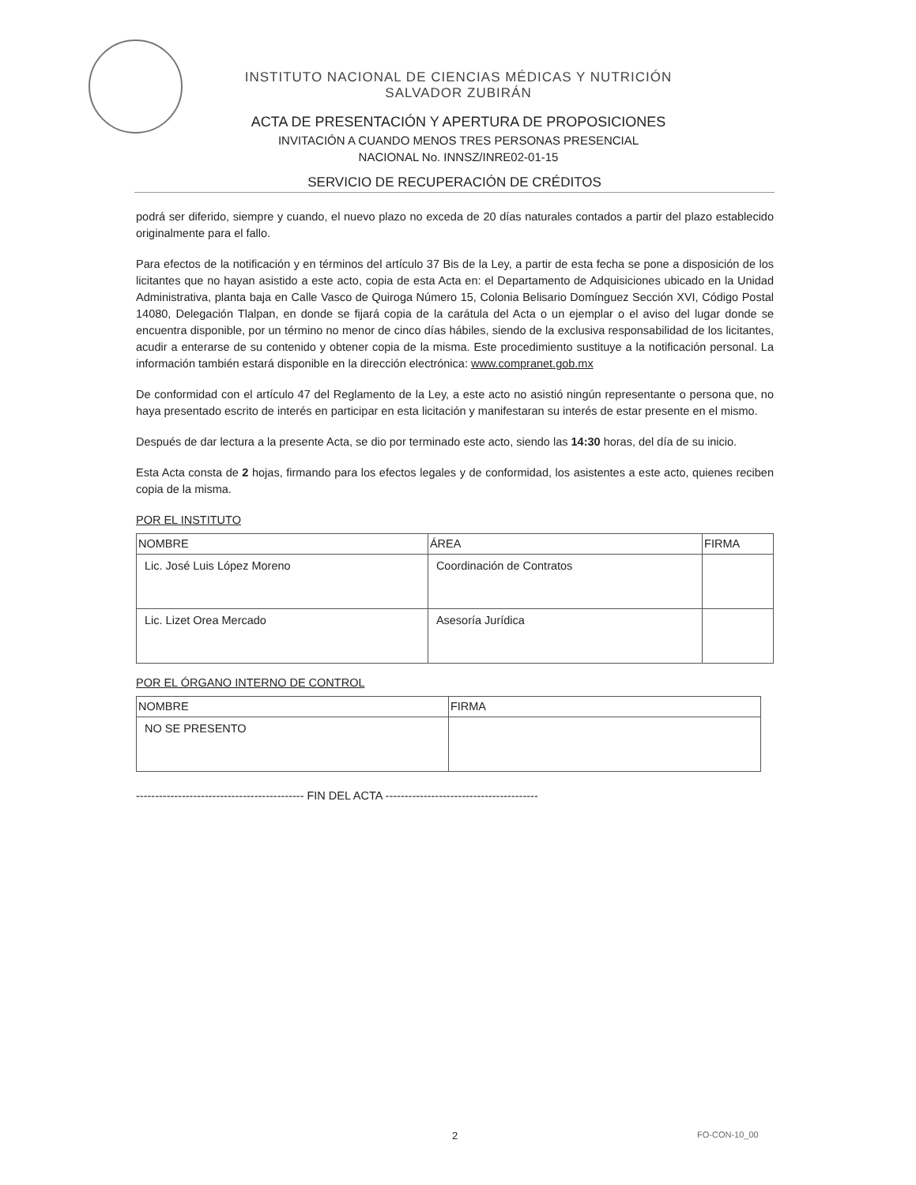INSTITUTO NACIONAL DE CIENCIAS MÉDICAS Y NUTRICIÓN
SALVADOR ZUBIRÁN
ACTA DE PRESENTACIÓN Y APERTURA DE PROPOSICIONES
INVITACIÓN A CUANDO MENOS TRES PERSONAS PRESENCIAL
NACIONAL No. INNSZ/INRE02-01-15
SERVICIO DE RECUPERACIÓN DE CRÉDITOS
podrá ser diferido, siempre y cuando, el nuevo plazo no exceda de 20 días naturales contados a partir del plazo establecido originalmente para el fallo.
Para efectos de la notificación y en términos del artículo 37 Bis de la Ley, a partir de esta fecha se pone a disposición de los licitantes que no hayan asistido a este acto, copia de esta Acta en: el Departamento de Adquisiciones ubicado en la Unidad Administrativa, planta baja en Calle Vasco de Quiroga Número 15, Colonia Belisario Domínguez Sección XVI, Código Postal 14080, Delegación Tlalpan, en donde se fijará copia de la carátula del Acta o un ejemplar o el aviso del lugar donde se encuentra disponible, por un término no menor de cinco días hábiles, siendo de la exclusiva responsabilidad de los licitantes, acudir a enterarse de su contenido y obtener copia de la misma. Este procedimiento sustituye a la notificación personal. La información también estará disponible en la dirección electrónica: www.compranet.gob.mx
De conformidad con el artículo 47 del Reglamento de la Ley, a este acto no asistió ningún representante o persona que, no haya presentado escrito de interés en participar en esta licitación y manifestaran su interés de estar presente en el mismo.
Después de dar lectura a la presente Acta, se dio por terminado este acto, siendo las 14:30 horas, del día de su inicio.
Esta Acta consta de 2 hojas, firmando para los efectos legales y de conformidad, los asistentes a este acto, quienes reciben copia de la misma.
POR EL INSTITUTO
| NOMBRE | ÁREA | FIRMA |
| --- | --- | --- |
| Lic. José Luis López Moreno | Coordinación de Contratos | |
| Lic. Lizet Orea Mercado | Asesoría Jurídica | |
POR EL ÓRGANO INTERNO DE CONTROL
| NOMBRE | FIRMA |
| --- | --- |
| NO SE PRESENTO | |
-------------------------------------------- FIN DEL ACTA ----------------------------------------
2 FO-CON-10_00